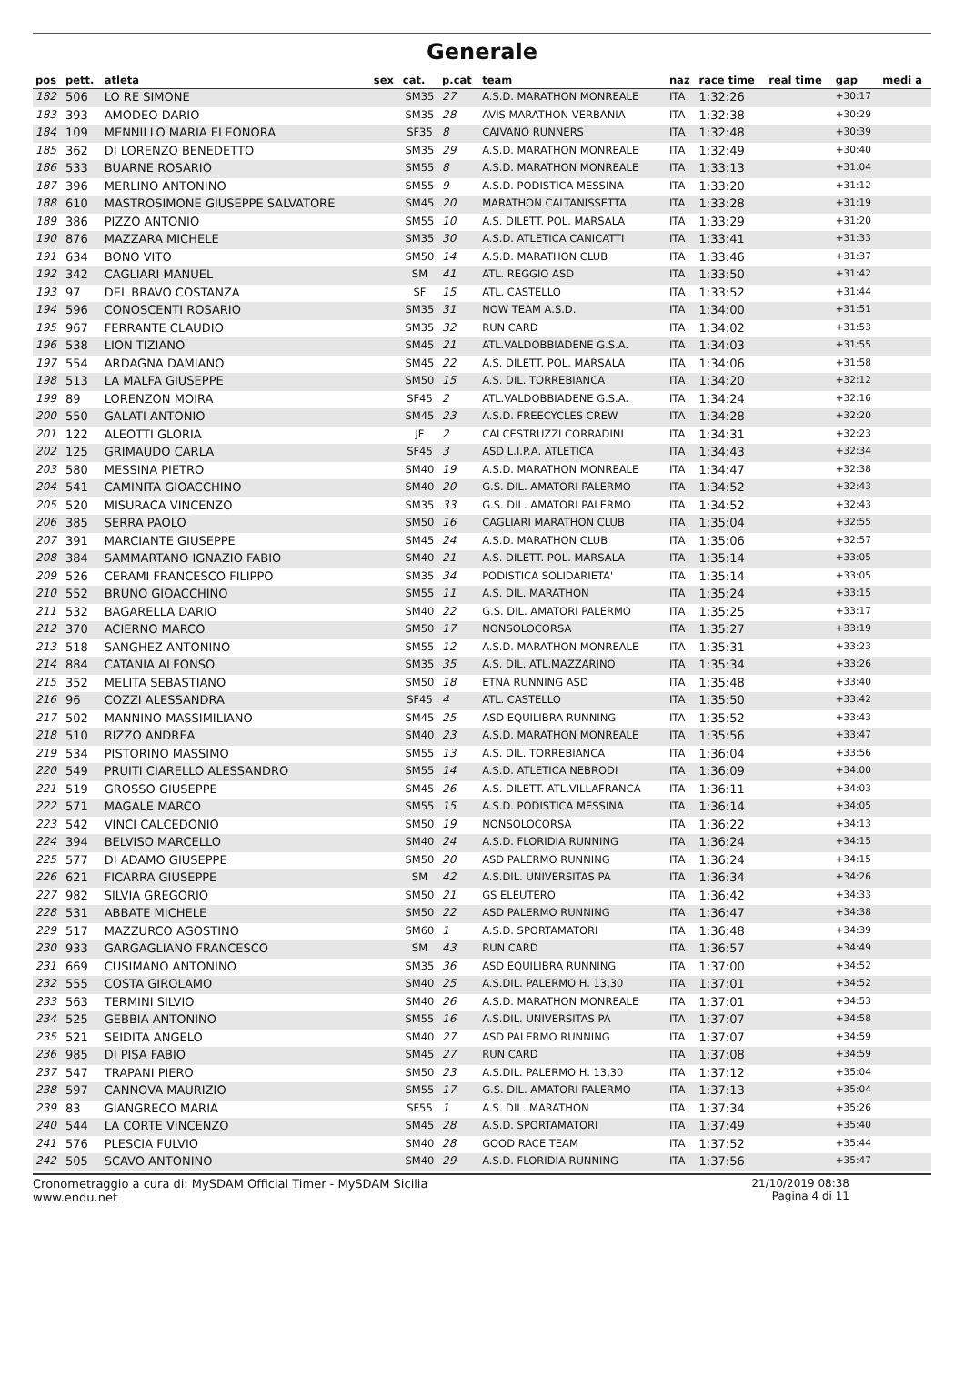Generale
| pos | pett. | atleta | sex | cat. | p.cat | team | naz | race time | real time | gap | medi a |
| --- | --- | --- | --- | --- | --- | --- | --- | --- | --- | --- | --- |
| 182 | 506 | LO RE SIMONE | | SM35 | 27 | A.S.D. MARATHON MONREALE | ITA | 1:32:26 | | +30:17 | |
| 183 | 393 | AMODEO DARIO | | SM35 | 28 | AVIS MARATHON VERBANIA | ITA | 1:32:38 | | +30:29 | |
| 184 | 109 | MENNILLO MARIA ELEONORA | | SF35 | 8 | CAIVANO RUNNERS | ITA | 1:32:48 | | +30:39 | |
| 185 | 362 | DI LORENZO BENEDETTO | | SM35 | 29 | A.S.D. MARATHON MONREALE | ITA | 1:32:49 | | +30:40 | |
| 186 | 533 | BUARNE ROSARIO | | SM55 | 8 | A.S.D. MARATHON MONREALE | ITA | 1:33:13 | | +31:04 | |
| 187 | 396 | MERLINO ANTONINO | | SM55 | 9 | A.S.D. PODISTICA MESSINA | ITA | 1:33:20 | | +31:12 | |
| 188 | 610 | MASTROSIMONE GIUSEPPE SALVATORE | | SM45 | 20 | MARATHON CALTANISSETTA | ITA | 1:33:28 | | +31:19 | |
| 189 | 386 | PIZZO ANTONIO | | SM55 | 10 | A.S. DILETT. POL. MARSALA | ITA | 1:33:29 | | +31:20 | |
| 190 | 876 | MAZZARA MICHELE | | SM35 | 30 | A.S.D. ATLETICA CANICATTI | ITA | 1:33:41 | | +31:33 | |
| 191 | 634 | BONO VITO | | SM50 | 14 | A.S.D. MARATHON CLUB | ITA | 1:33:46 | | +31:37 | |
| 192 | 342 | CAGLIARI MANUEL | | SM | 41 | ATL. REGGIO ASD | ITA | 1:33:50 | | +31:42 | |
| 193 | 97 | DEL BRAVO COSTANZA | | SF | 15 | ATL. CASTELLO | ITA | 1:33:52 | | +31:44 | |
| 194 | 596 | CONOSCENTI ROSARIO | | SM35 | 31 | NOW TEAM A.S.D. | ITA | 1:34:00 | | +31:51 | |
| 195 | 967 | FERRANTE CLAUDIO | | SM35 | 32 | RUN CARD | ITA | 1:34:02 | | +31:53 | |
| 196 | 538 | LION TIZIANO | | SM45 | 21 | ATL.VALDOBBIADENE G.S.A. | ITA | 1:34:03 | | +31:55 | |
| 197 | 554 | ARDAGNA DAMIANO | | SM45 | 22 | A.S. DILETT. POL. MARSALA | ITA | 1:34:06 | | +31:58 | |
| 198 | 513 | LA MALFA GIUSEPPE | | SM50 | 15 | A.S. DIL. TORREBIANCA | ITA | 1:34:20 | | +32:12 | |
| 199 | 89 | LORENZON MOIRA | | SF45 | 2 | ATL.VALDOBBIADENE G.S.A. | ITA | 1:34:24 | | +32:16 | |
| 200 | 550 | GALATI ANTONIO | | SM45 | 23 | A.S.D. FREECYCLES CREW | ITA | 1:34:28 | | +32:20 | |
| 201 | 122 | ALEOTTI GLORIA | | JF | 2 | CALCESTRUZZI CORRADINI | ITA | 1:34:31 | | +32:23 | |
| 202 | 125 | GRIMAUDO CARLA | | SF45 | 3 | ASD L.I.P.A. ATLETICA | ITA | 1:34:43 | | +32:34 | |
| 203 | 580 | MESSINA PIETRO | | SM40 | 19 | A.S.D. MARATHON MONREALE | ITA | 1:34:47 | | +32:38 | |
| 204 | 541 | CAMINITA GIOACCHINO | | SM40 | 20 | G.S. DIL. AMATORI PALERMO | ITA | 1:34:52 | | +32:43 | |
| 205 | 520 | MISURACA VINCENZO | | SM35 | 33 | G.S. DIL. AMATORI PALERMO | ITA | 1:34:52 | | +32:43 | |
| 206 | 385 | SERRA PAOLO | | SM50 | 16 | CAGLIARI MARATHON CLUB | ITA | 1:35:04 | | +32:55 | |
| 207 | 391 | MARCIANTE GIUSEPPE | | SM45 | 24 | A.S.D. MARATHON CLUB | ITA | 1:35:06 | | +32:57 | |
| 208 | 384 | SAMMARTANO IGNAZIO FABIO | | SM40 | 21 | A.S. DILETT. POL. MARSALA | ITA | 1:35:14 | | +33:05 | |
| 209 | 526 | CERAMI FRANCESCO FILIPPO | | SM35 | 34 | PODISTICA SOLIDARIETA' | ITA | 1:35:14 | | +33:05 | |
| 210 | 552 | BRUNO GIOACCHINO | | SM55 | 11 | A.S. DIL. MARATHON | ITA | 1:35:24 | | +33:15 | |
| 211 | 532 | BAGARELLA DARIO | | SM40 | 22 | G.S. DIL. AMATORI PALERMO | ITA | 1:35:25 | | +33:17 | |
| 212 | 370 | ACIERNO MARCO | | SM50 | 17 | NONSOLOCORSA | ITA | 1:35:27 | | +33:19 | |
| 213 | 518 | SANGHEZ ANTONINO | | SM55 | 12 | A.S.D. MARATHON MONREALE | ITA | 1:35:31 | | +33:23 | |
| 214 | 884 | CATANIA ALFONSO | | SM35 | 35 | A.S. DIL. ATL.MAZZARINO | ITA | 1:35:34 | | +33:26 | |
| 215 | 352 | MELITA SEBASTIANO | | SM50 | 18 | ETNA RUNNING ASD | ITA | 1:35:48 | | +33:40 | |
| 216 | 96 | COZZI ALESSANDRA | | SF45 | 4 | ATL. CASTELLO | ITA | 1:35:50 | | +33:42 | |
| 217 | 502 | MANNINO MASSIMILIANO | | SM45 | 25 | ASD EQUILIBRA RUNNING | ITA | 1:35:52 | | +33:43 | |
| 218 | 510 | RIZZO ANDREA | | SM40 | 23 | A.S.D. MARATHON MONREALE | ITA | 1:35:56 | | +33:47 | |
| 219 | 534 | PISTORINO MASSIMO | | SM55 | 13 | A.S. DIL. TORREBIANCA | ITA | 1:36:04 | | +33:56 | |
| 220 | 549 | PRUITI CIARELLO ALESSANDRO | | SM55 | 14 | A.S.D. ATLETICA NEBRODI | ITA | 1:36:09 | | +34:00 | |
| 221 | 519 | GROSSO GIUSEPPE | | SM45 | 26 | A.S. DILETT. ATL.VILLAFRANCA | ITA | 1:36:11 | | +34:03 | |
| 222 | 571 | MAGALE MARCO | | SM55 | 15 | A.S.D. PODISTICA MESSINA | ITA | 1:36:14 | | +34:05 | |
| 223 | 542 | VINCI CALCEDONIO | | SM50 | 19 | NONSOLOCORSA | ITA | 1:36:22 | | +34:13 | |
| 224 | 394 | BELVISO MARCELLO | | SM40 | 24 | A.S.D. FLORIDIA RUNNING | ITA | 1:36:24 | | +34:15 | |
| 225 | 577 | DI ADAMO GIUSEPPE | | SM50 | 20 | ASD PALERMO RUNNING | ITA | 1:36:24 | | +34:15 | |
| 226 | 621 | FICARRA GIUSEPPE | | SM | 42 | A.S.DIL. UNIVERSITAS PA | ITA | 1:36:34 | | +34:26 | |
| 227 | 982 | SILVIA GREGORIO | | SM50 | 21 | GS ELEUTERO | ITA | 1:36:42 | | +34:33 | |
| 228 | 531 | ABBATE MICHELE | | SM50 | 22 | ASD PALERMO RUNNING | ITA | 1:36:47 | | +34:38 | |
| 229 | 517 | MAZZURCO AGOSTINO | | SM60 | 1 | A.S.D. SPORTAMATORI | ITA | 1:36:48 | | +34:39 | |
| 230 | 933 | GARGAGLIANO FRANCESCO | | SM | 43 | RUN CARD | ITA | 1:36:57 | | +34:49 | |
| 231 | 669 | CUSIMANO ANTONINO | | SM35 | 36 | ASD EQUILIBRA RUNNING | ITA | 1:37:00 | | +34:52 | |
| 232 | 555 | COSTA GIROLAMO | | SM40 | 25 | A.S.DIL. PALERMO H. 13,30 | ITA | 1:37:01 | | +34:52 | |
| 233 | 563 | TERMINI SILVIO | | SM40 | 26 | A.S.D. MARATHON MONREALE | ITA | 1:37:01 | | +34:53 | |
| 234 | 525 | GEBBIA ANTONINO | | SM55 | 16 | A.S.DIL. UNIVERSITAS PA | ITA | 1:37:07 | | +34:58 | |
| 235 | 521 | SEIDITA ANGELO | | SM40 | 27 | ASD PALERMO RUNNING | ITA | 1:37:07 | | +34:59 | |
| 236 | 985 | DI PISA FABIO | | SM45 | 27 | RUN CARD | ITA | 1:37:08 | | +34:59 | |
| 237 | 547 | TRAPANI PIERO | | SM50 | 23 | A.S.DIL. PALERMO H. 13,30 | ITA | 1:37:12 | | +35:04 | |
| 238 | 597 | CANNOVA MAURIZIO | | SM55 | 17 | G.S. DIL. AMATORI PALERMO | ITA | 1:37:13 | | +35:04 | |
| 239 | 83 | GIANGRECO MARIA | | SF55 | 1 | A.S. DIL. MARATHON | ITA | 1:37:34 | | +35:26 | |
| 240 | 544 | LA CORTE VINCENZO | | SM45 | 28 | A.S.D. SPORTAMATORI | ITA | 1:37:49 | | +35:40 | |
| 241 | 576 | PLESCIA FULVIO | | SM40 | 28 | GOOD RACE TEAM | ITA | 1:37:52 | | +35:44 | |
| 242 | 505 | SCAVO ANTONINO | | SM40 | 29 | A.S.D. FLORIDIA RUNNING | ITA | 1:37:56 | | +35:47 | |
Cronometraggio a cura di: MySDAM Official Timer - MySDAM Sicilia
www.endu.net
21/10/2019 08:38
Pagina 4 di 11